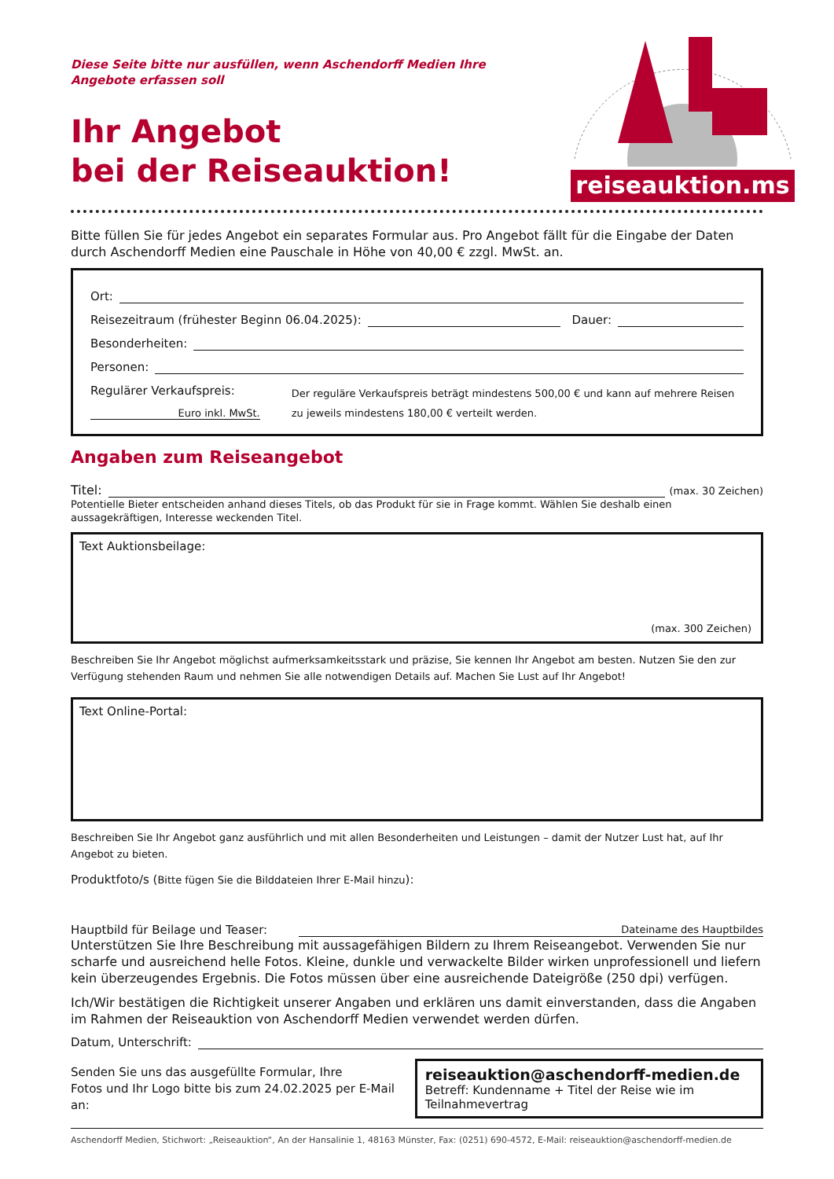Diese Seite bitte nur ausfüllen, wenn Aschendorff Medien Ihre
Angebote erfassen soll
Ihr Angebot
bei der Reiseauktion!
reiseauktion.ms
Bitte füllen Sie für jedes Angebot ein separates Formular aus. Pro Angebot fällt für die Eingabe der Daten durch Aschendorff Medien eine Pauschale in Höhe von 40,00 € zzgl. MwSt. an.
Ort:
Reisezeitraum (frühester Beginn 06.04.2025): Dauer:
Besonderheiten:
Personen:
Regulärer Verkaufspreis:
Euro inkl. MwSt.
Der reguläre Verkaufspreis beträgt mindestens 500,00 € und kann auf mehrere Reisen zu jeweils mindestens 180,00 € verteilt werden.
Angaben zum Reiseangebot
Titel: (max. 30 Zeichen)
Potentielle Bieter entscheiden anhand dieses Titels, ob das Produkt für sie in Frage kommt. Wählen Sie deshalb einen aussagekräftigen, Interesse weckenden Titel.
Text Auktionsbeilage:
(max. 300 Zeichen)
Beschreiben Sie Ihr Angebot möglichst aufmerksamkeitsstark und präzise, Sie kennen Ihr Angebot am besten. Nutzen Sie den zur Verfügung stehenden Raum und nehmen Sie alle notwendigen Details auf. Machen Sie Lust auf Ihr Angebot!
Text Online-Portal:
Beschreiben Sie Ihr Angebot ganz ausführlich und mit allen Besonderheiten und Leistungen – damit der Nutzer Lust hat, auf Ihr Angebot zu bieten.
Produktfoto/s (Bitte fügen Sie die Bilddateien Ihrer E-Mail hinzu):
Hauptbild für Beilage und Teaser:
Dateiname des Hauptbildes
Unterstützen Sie Ihre Beschreibung mit aussagefähigen Bildern zu Ihrem Reiseangebot. Verwenden Sie nur scharfe und ausreichend helle Fotos. Kleine, dunkle und verwackelte Bilder wirken unprofessionell und liefern kein überzeugendes Ergebnis. Die Fotos müssen über eine ausreichende Dateigröße (250 dpi) verfügen.
Ich/Wir bestätigen die Richtigkeit unserer Angaben und erklären uns damit einverstanden, dass die Angaben im Rahmen der Reiseauktion von Aschendorff Medien verwendet werden dürfen.
Datum, Unterschrift:
Senden Sie uns das ausgefüllte Formular, Ihre
Fotos und Ihr Logo bitte bis zum 24.02.2025 per E-Mail an:
reiseauktion@aschendorff-medien.de
Betreff: Kundenname + Titel der Reise wie im Teilnahmevertrag
Aschendorff Medien, Stichwort: „Reiseauktion“, An der Hansalinie 1, 48163 Münster, Fax: (0251) 690-4572, E-Mail: reiseauktion@aschendorff-medien.de